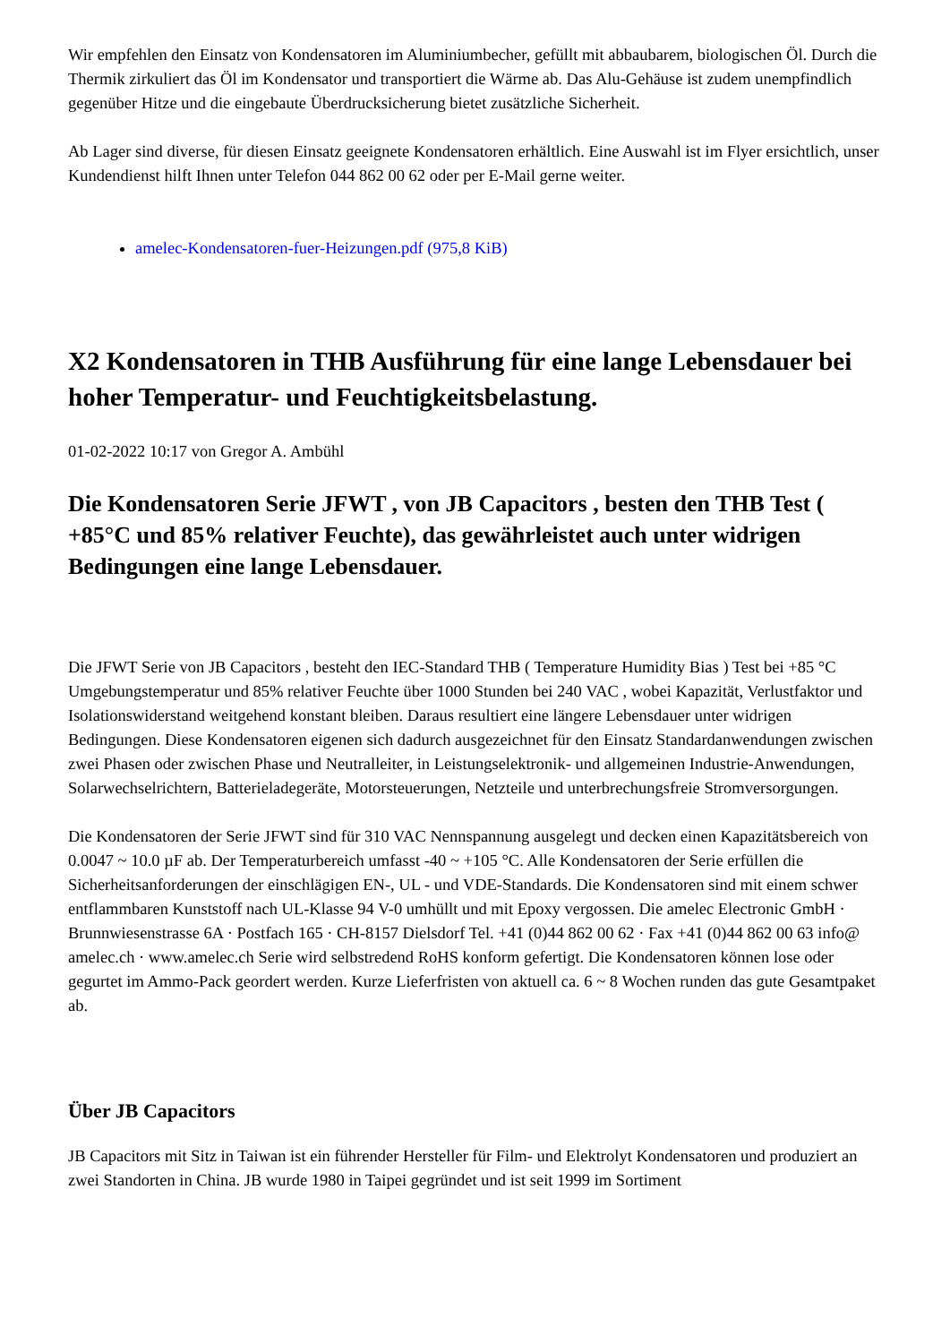Wir empfehlen den Einsatz von Kondensatoren im Aluminiumbecher, gefüllt mit abbaubarem, biologischen Öl. Durch die Thermik zirkuliert das Öl im Kondensator und transportiert die Wärme ab. Das Alu-Gehäuse ist zudem unempfindlich gegenüber Hitze und die eingebaute Überdrucksicherung bietet zusätzliche Sicherheit.
Ab Lager sind diverse, für diesen Einsatz geeignete Kondensatoren erhältlich. Eine Auswahl ist im Flyer ersichtlich, unser Kundendienst hilft Ihnen unter Telefon 044 862 00 62 oder per E-Mail gerne weiter.
amelec-Kondensatoren-fuer-Heizungen.pdf (975,8 KiB)
X2 Kondensatoren in THB Ausführung für eine lange Lebensdauer bei hoher Temperatur- und Feuchtigkeitsbelastung.
01-02-2022 10:17 von Gregor A. Ambühl
Die Kondensatoren Serie JFWT , von JB Capacitors , besten den THB Test ( +85°C und 85% relativer Feuchte), das gewährleistet auch unter widrigen Bedingungen eine lange Lebensdauer.
Die JFWT Serie von JB Capacitors , besteht den IEC-Standard THB ( Temperature Humidity Bias ) Test bei +85 °C Umgebungstemperatur und 85% relativer Feuchte über 1000 Stunden bei 240 VAC , wobei Kapazität, Verlustfaktor und Isolationswiderstand weitgehend konstant bleiben. Daraus resultiert eine längere Lebensdauer unter widrigen Bedingungen. Diese Kondensatoren eigenen sich dadurch ausgezeichnet für den Einsatz Standardanwendungen zwischen zwei Phasen oder zwischen Phase und Neutralleiter, in Leistungselektronik- und allgemeinen Industrie-Anwendungen, Solarwechselrichtern, Batterieladegeräte, Motorsteuerungen, Netzteile und unterbrechungsfreie Stromversorgungen.
Die Kondensatoren der Serie JFWT sind für 310 VAC Nennspannung ausgelegt und decken einen Kapazitätsbereich von 0.0047 ~ 10.0 µF ab. Der Temperaturbereich umfasst -40 ~ +105 °C. Alle Kondensatoren der Serie erfüllen die Sicherheitsanforderungen der einschlägigen EN-, UL - und VDE-Standards. Die Kondensatoren sind mit einem schwer entflammbaren Kunststoff nach UL-Klasse 94 V-0 umhüllt und mit Epoxy vergossen. Die amelec Electronic GmbH · Brunnwiesenstrasse 6A · Postfach 165 · CH-8157 Dielsdorf Tel. +41 (0)44 862 00 62 · Fax +41 (0)44 862 00 63 info@ amelec.ch · www.amelec.ch Serie wird selbstredend RoHS konform gefertigt. Die Kondensatoren können lose oder gegurtet im Ammo-Pack geordert werden. Kurze Lieferfristen von aktuell ca. 6 ~ 8 Wochen runden das gute Gesamtpaket ab.
Über JB Capacitors
JB Capacitors mit Sitz in Taiwan ist ein führender Hersteller für Film- und Elektrolyt Kondensatoren und produziert an zwei Standorten in China. JB wurde 1980 in Taipei gegründet und ist seit 1999 im Sortiment